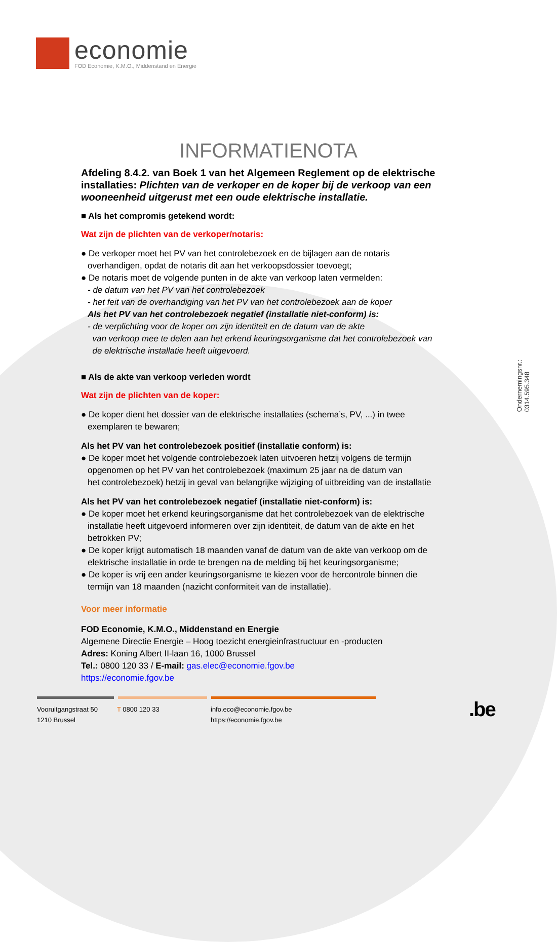economie
FOD Economie, K.M.O., Middenstand en Energie
INFORMATIENOTA
Afdeling 8.4.2. van Boek 1 van het Algemeen Reglement op de elektrische installaties: Plichten van de verkoper en de koper bij de verkoop van een wooneenheid uitgerust met een oude elektrische installatie.
■ Als het compromis getekend wordt:
Wat zijn de plichten van de verkoper/notaris:
● De verkoper moet het PV van het controlebezoek en de bijlagen aan de notaris
overhandigen, opdat de notaris dit aan het verkoopsdossier toevoegt;
● De notaris moet de volgende punten in de akte van verkoop laten vermelden:
- de datum van het PV van het controlebezoek
- het feit van de overhandiging van het PV van het controlebezoek aan de koper
Als het PV van het controlebezoek negatief (installatie niet-conform) is:
- de verplichting voor de koper om zijn identiteit en de datum van de akte
van verkoop mee te delen aan het erkend keuringsorganisme dat het controlebezoek van
de elektrische installatie heeft uitgevoerd.
■ Als de akte van verkoop verleden wordt
Wat zijn de plichten van de koper:
● De koper dient het dossier van de elektrische installaties (schema’s, PV, ...) in twee
exemplaren te bewaren;
Als het PV van het controlebezoek positief (installatie conform) is:
● De koper moet het volgende controlebezoek laten uitvoeren hetzij volgens de termijn
opgenomen op het PV van het controlebezoek (maximum 25 jaar na de datum van
het controlebezoek) hetzij in geval van belangrijke wijziging of uitbreiding van de installatie
Als het PV van het controlebezoek negatief (installatie niet-conform) is:
● De koper moet het erkend keuringsorganisme dat het controlebezoek van de elektrische
installatie heeft uitgevoerd informeren over zijn identiteit, de datum van de akte en het
betrokken PV;
● De koper krijgt automatisch 18 maanden vanaf de datum van de akte van verkoop om de
elektrische installatie in orde te brengen na de melding bij het keuringsorganisme;
● De koper is vrij een ander keuringsorganisme te kiezen voor de hercontrole binnen die
termijn van 18 maanden (nazicht conformiteit van de installatie).
Voor meer informatie
FOD Economie, K.M.O., Middenstand en Energie
Algemene Directie Energie – Hoog toezicht energieinfrastructuur en -producten
Adres: Koning Albert II-laan 16, 1000 Brussel
Tel.: 0800 120 33 / E-mail: gas.elec@economie.fgov.be
https://economie.fgov.be
Ondernemingsnr.: 0314.595.348
Vooruitgangstraat 50
1210 Brussel
T 0800 120 33 info.eco@economie.fgov.be
https://economie.fgov.be
.be